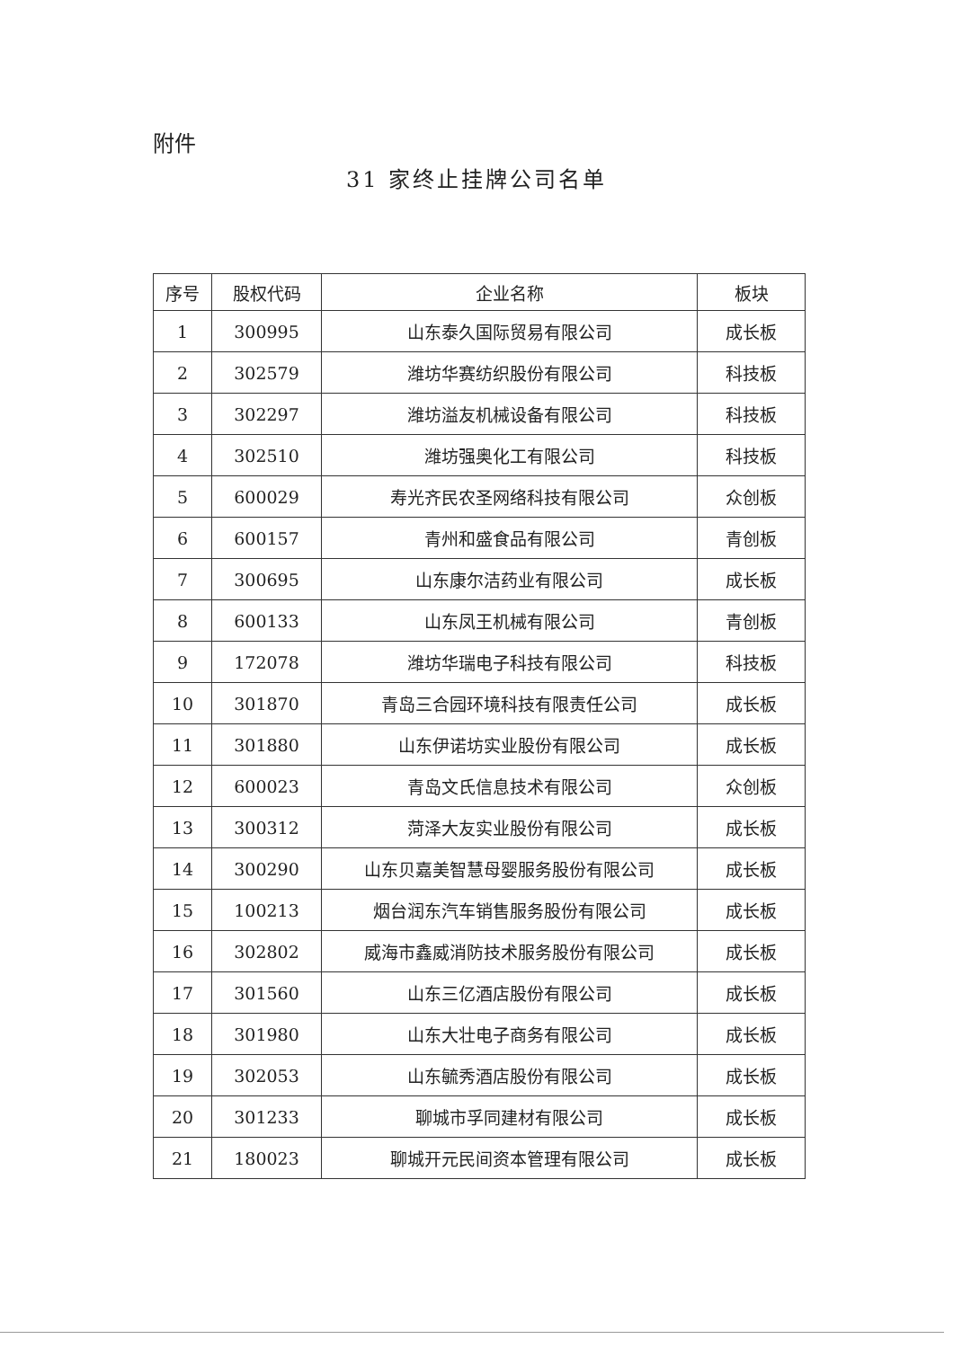附件
31 家终止挂牌公司名单
| 序号 | 股权代码 | 企业名称 | 板块 |
| --- | --- | --- | --- |
| 1 | 300995 | 山东泰久国际贸易有限公司 | 成长板 |
| 2 | 302579 | 潍坊华赛纺织股份有限公司 | 科技板 |
| 3 | 302297 | 潍坊溢友机械设备有限公司 | 科技板 |
| 4 | 302510 | 潍坊强奥化工有限公司 | 科技板 |
| 5 | 600029 | 寿光齐民农圣网络科技有限公司 | 众创板 |
| 6 | 600157 | 青州和盛食品有限公司 | 青创板 |
| 7 | 300695 | 山东康尔洁药业有限公司 | 成长板 |
| 8 | 600133 | 山东凤王机械有限公司 | 青创板 |
| 9 | 172078 | 潍坊华瑞电子科技有限公司 | 科技板 |
| 10 | 301870 | 青岛三合园环境科技有限责任公司 | 成长板 |
| 11 | 301880 | 山东伊诺坊实业股份有限公司 | 成长板 |
| 12 | 600023 | 青岛文氏信息技术有限公司 | 众创板 |
| 13 | 300312 | 菏泽大友实业股份有限公司 | 成长板 |
| 14 | 300290 | 山东贝嘉美智慧母婴服务股份有限公司 | 成长板 |
| 15 | 100213 | 烟台润东汽车销售服务股份有限公司 | 成长板 |
| 16 | 302802 | 威海市鑫威消防技术服务股份有限公司 | 成长板 |
| 17 | 301560 | 山东三亿酒店股份有限公司 | 成长板 |
| 18 | 301980 | 山东大壮电子商务有限公司 | 成长板 |
| 19 | 302053 | 山东毓秀酒店股份有限公司 | 成长板 |
| 20 | 301233 | 聊城市孚同建材有限公司 | 成长板 |
| 21 | 180023 | 聊城开元民间资本管理有限公司 | 成长板 |